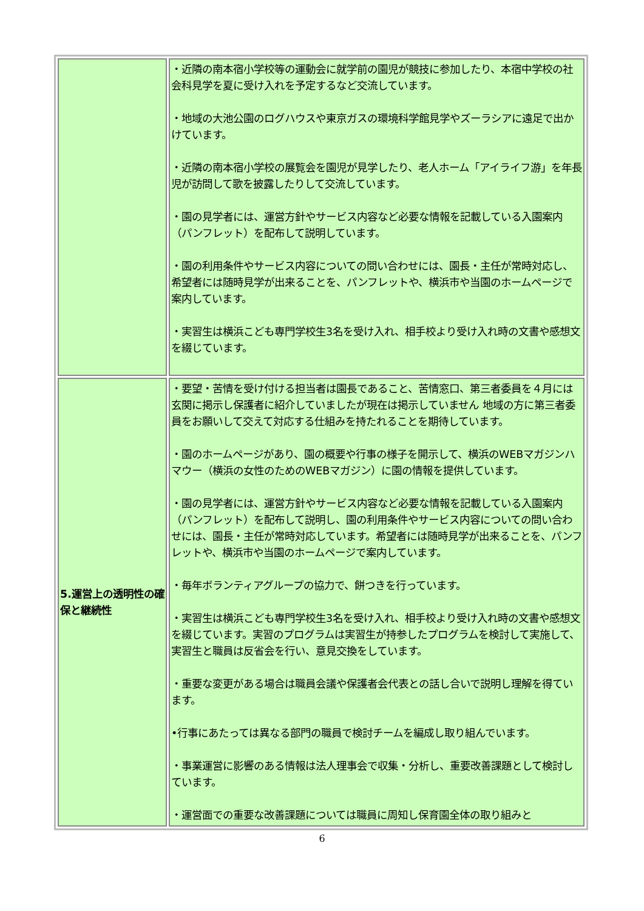| | ・近隣の南本宿小学校等の運動会に就学前の園児が競技に参加したり、本宿中学校の社会科見学を夏に受け入れを予定するなど交流しています。 ・地域の大池公園のログハウスや東京ガスの環境科学館見学やズーラシアに遠足で出かけています。 ・近隣の南本宿小学校の展覧会を園児が見学したり、老人ホーム「アイライフ游」を年長児が訪問して歌を披露したりして交流しています。 ・園の見学者には、運営方針やサービス内容など必要な情報を記載している入園案内（パンフレット）を配布して説明しています。 ・園の利用条件やサービス内容についての問い合わせには、園長・主任が常時対応し、希望者には随時見学が出来ることを、パンフレットや、横浜市や当園のホームページで案内しています。 ・実習生は横浜こども専門学校生3名を受け入れ、相手校より受け入れ時の文書や感想文を綴じています。 |
| 5.運営上の透明性の確保と継続性 | ・要望・苦情を受け付ける担当者は園長であること、苦情窓口、第三者委員を４月には玄関に掲示し保護者に紹介していましたが現在は掲示していません 地域の方に第三者委員をお願いして交えて対応する仕組みを持たれることを期待しています。 ・園のホームページがあり、園の概要や行事の様子を開示して、横浜のWEBマガジンハマウー（横浜の女性のためのWEBマガジン）に園の情報を提供しています。 ・園の見学者には、運営方針やサービス内容など必要な情報を記載している入園案内（パンフレット）を配布して説明し、園の利用条件やサービス内容についての問い合わせには、園長・主任が常時対応しています。希望者には随時見学が出来ることを、パンフレットや、横浜市や当園のホームページで案内しています。 ・毎年ボランティアグループの協力で、餅つきを行っています。 ・実習生は横浜こども専門学校生3名を受け入れ、相手校より受け入れ時の文書や感想文を綴じています。実習のプログラムは実習生が持参したプログラムを検討して実施して、実習生と職員は反省会を行い、意見交換をしています。 ・重要な変更がある場合は職員会議や保護者会代表との話し合いで説明し理解を得ています。 •行事にあたっては異なる部門の職員で検討チームを編成し取り組んでいます。 ・事業運営に影響のある情報は法人理事会で収集・分析し、重要改善課題として検討しています。 ・運営面での重要な改善課題については職員に周知し保育園全体の取り組みと |
6